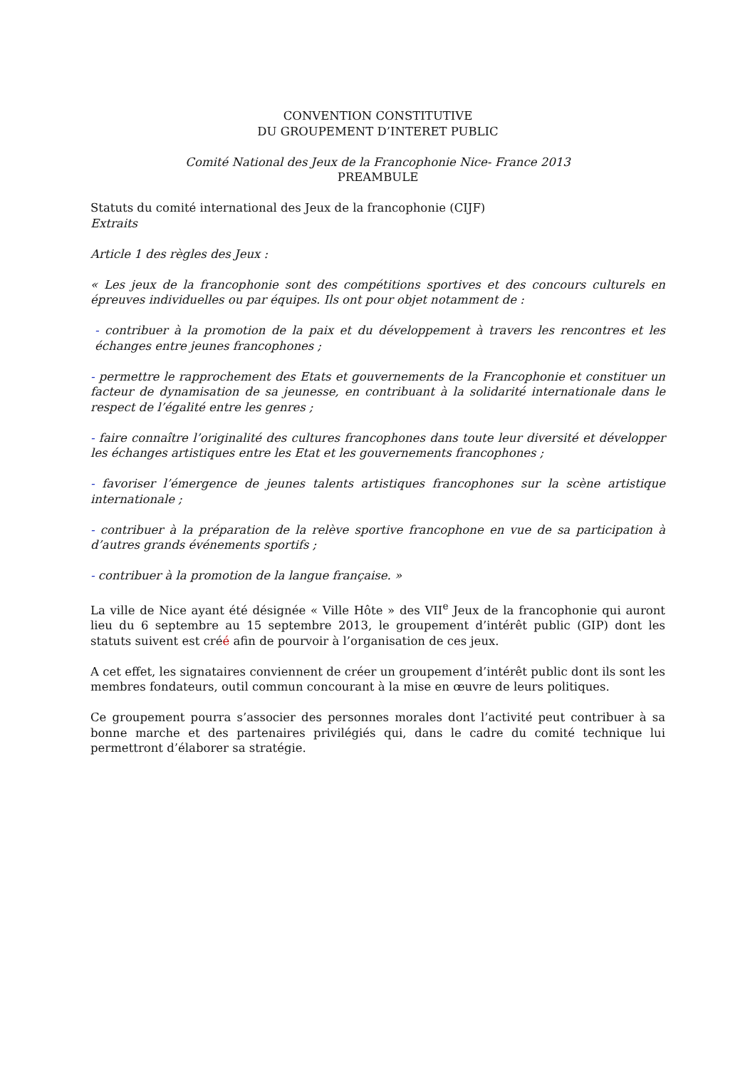CONVENTION CONSTITUTIVE
DU GROUPEMENT D’INTERET PUBLIC
Comité National des Jeux de la Francophonie Nice- France 2013
PREAMBULE
Statuts du comité international des Jeux de la francophonie (CIJF)
Extraits
Article 1 des règles des Jeux :
« Les jeux de la francophonie sont des compétitions sportives et des concours culturels en épreuves individuelles ou par équipes. Ils ont pour objet notamment de :
- contribuer à la promotion de la paix et du développement à travers les rencontres et les échanges entre jeunes francophones ;
- permettre le rapprochement des Etats et gouvernements de la Francophonie et constituer un facteur de dynamisation de sa jeunesse, en contribuant à la solidarité internationale dans le respect de l’égalité entre les genres ;
- faire connaître l’originalité des cultures francophones dans toute leur diversité et développer les échanges artistiques entre les Etat et les gouvernements francophones ;
- favoriser l’émergence de jeunes talents artistiques francophones sur la scène artistique internationale ;
- contribuer à la préparation de la relève sportive francophone en vue de sa participation à d’autres grands événements sportifs ;
- contribuer à la promotion de la langue française. »
La ville de Nice ayant été désignée « Ville Hôte » des VII<sup>e</sup> Jeux de la francophonie qui auront lieu du 6 septembre au 15 septembre 2013, le groupement d’intérêt public (GIP) dont les statuts suivent est créé afin de pourvoir à l’organisation de ces jeux.
A cet effet, les signataires conviennent de créer un groupement d’intérêt public dont ils sont les membres fondateurs, outil commun concourant à la mise en œuvre de leurs politiques.
Ce groupement pourra s’associer des personnes morales dont l’activité peut contribuer à sa bonne marche et des partenaires privilégiés qui, dans le cadre du comité technique lui permettront d’élaborer sa stratégie.